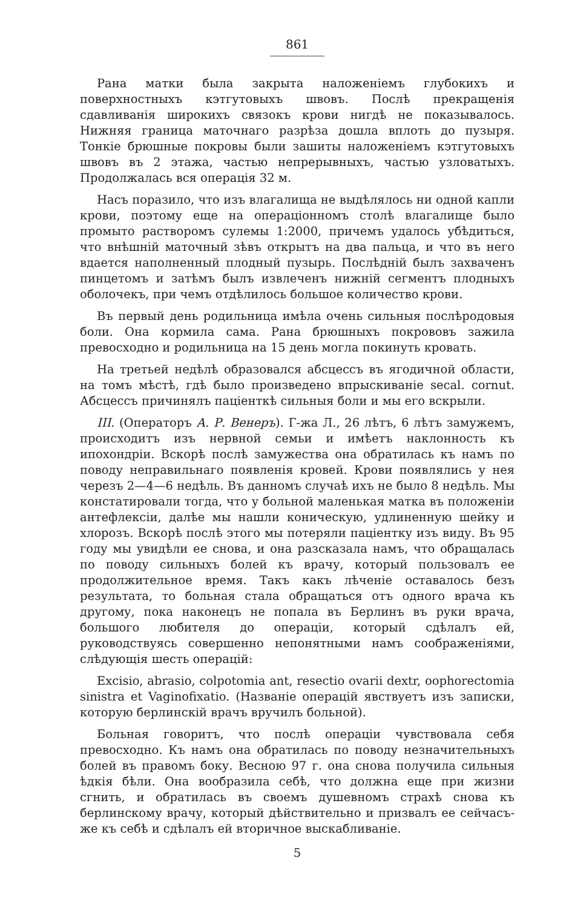861
Рана матки была закрыта наложенiемъ глубокихъ и поверхностныхъ кэтгутовыхъ швовъ. Послѣ прекращенiя сдавливанiя широкихъ связокъ крови нигдѣ не показывалось. Нижняя граница маточнаго разрѣза дошла вплоть до пузыря. Тонкiе брюшные покровы были зашиты наложенiемъ кэтгутовыхъ швовъ въ 2 этажа, частью непрерывныхъ, частью узловатыхъ. Продолжалась вся операцiя 32 м.
Насъ поразило, что изъ влагалища не выдѣлялось ни одной капли крови, поэтому еще на операцiонномъ столѣ влагалище было промыто растворомъ сулемы 1:2000, причемъ удалось убѣдиться, что внѣшнiй маточный зѣвъ открытъ на два пальца, и что въ него вдается наполненный плодный пузырь. Послѣднiй былъ захваченъ пинцетомъ и затѣмъ былъ извлеченъ нижнiй сегментъ плодныхъ оболочекъ, при чемъ отдѣлилось большое количество крови.
Въ первый день родильница имѣла очень сильныя послѣродовыя боли. Она кормила сама. Рана брюшныхъ покрововъ зажила превосходно и родильница на 15 день могла покинуть кровать.
На третьей недѣлѣ образовался абсцессъ въ ягодичной области, на томъ мѣстѣ, гдѣ было произведено впрыскиванiе secal. cornut. Абсцессъ причинялъ пацiенткѣ сильныя боли и мы его вскрыли.
III. (Операторъ А. Р. Венеръ). Г-жа Л., 26 лѣтъ, 6 лѣтъ замужемъ, происходитъ изъ нервной семьи и имѣетъ наклонность къ ипохондрiи. Вскорѣ послѣ замужества она обратилась къ намъ по поводу неправильнаго появленiя кровей. Крови появлялись у нея черезъ 2—4—6 недѣль. Въ данномъ случаѣ ихъ не было 8 недѣль. Мы констатировали тогда, что у больной маленькая матка въ положенiи антефлексiи, далѣе мы нашли коническую, удлиненную шейку и хлорозъ. Вскорѣ послѣ этого мы потеряли пацiентку изъ виду. Въ 95 году мы увидѣли ее снова, и она разсказала намъ, что обращалась по поводу сильныхъ болей къ врачу, который пользовалъ ее продолжительное время. Такъ какъ лѣченiе оставалось безъ результата, то больная стала обращаться отъ одного врача къ другому, пока наконецъ не попала въ Берлинъ въ руки врача, большого любителя до операцiи, который сдѣлалъ ей, руководствуясь совершенно непонятными намъ соображенiями, слѣдующiя шесть операцiй:
Excisio, abrasio, colpotomia ant, resectio ovarii dextr, oophorectomia sinistra et Vaginofixatio. (Названiе операцiй явствуетъ изъ записки, которую берлинскiй врачъ вручилъ больной).
Больная говоритъ, что послѣ операцiи чувствовала себя превосходно. Къ намъ она обратилась по поводу незначительныхъ болей въ правомъ боку. Весною 97 г. она снова получила сильныя ѣдкiя бѣли. Она вообразила себѣ, что должна еще при жизни сгнить, и обратилась въ своемъ душевномъ страхѣ снова къ берлинскому врачу, который дѣйствительно и призвалъ ее сейчасъ-же къ себѣ и сдѣлалъ ей вторичное выскабливанiе.
5